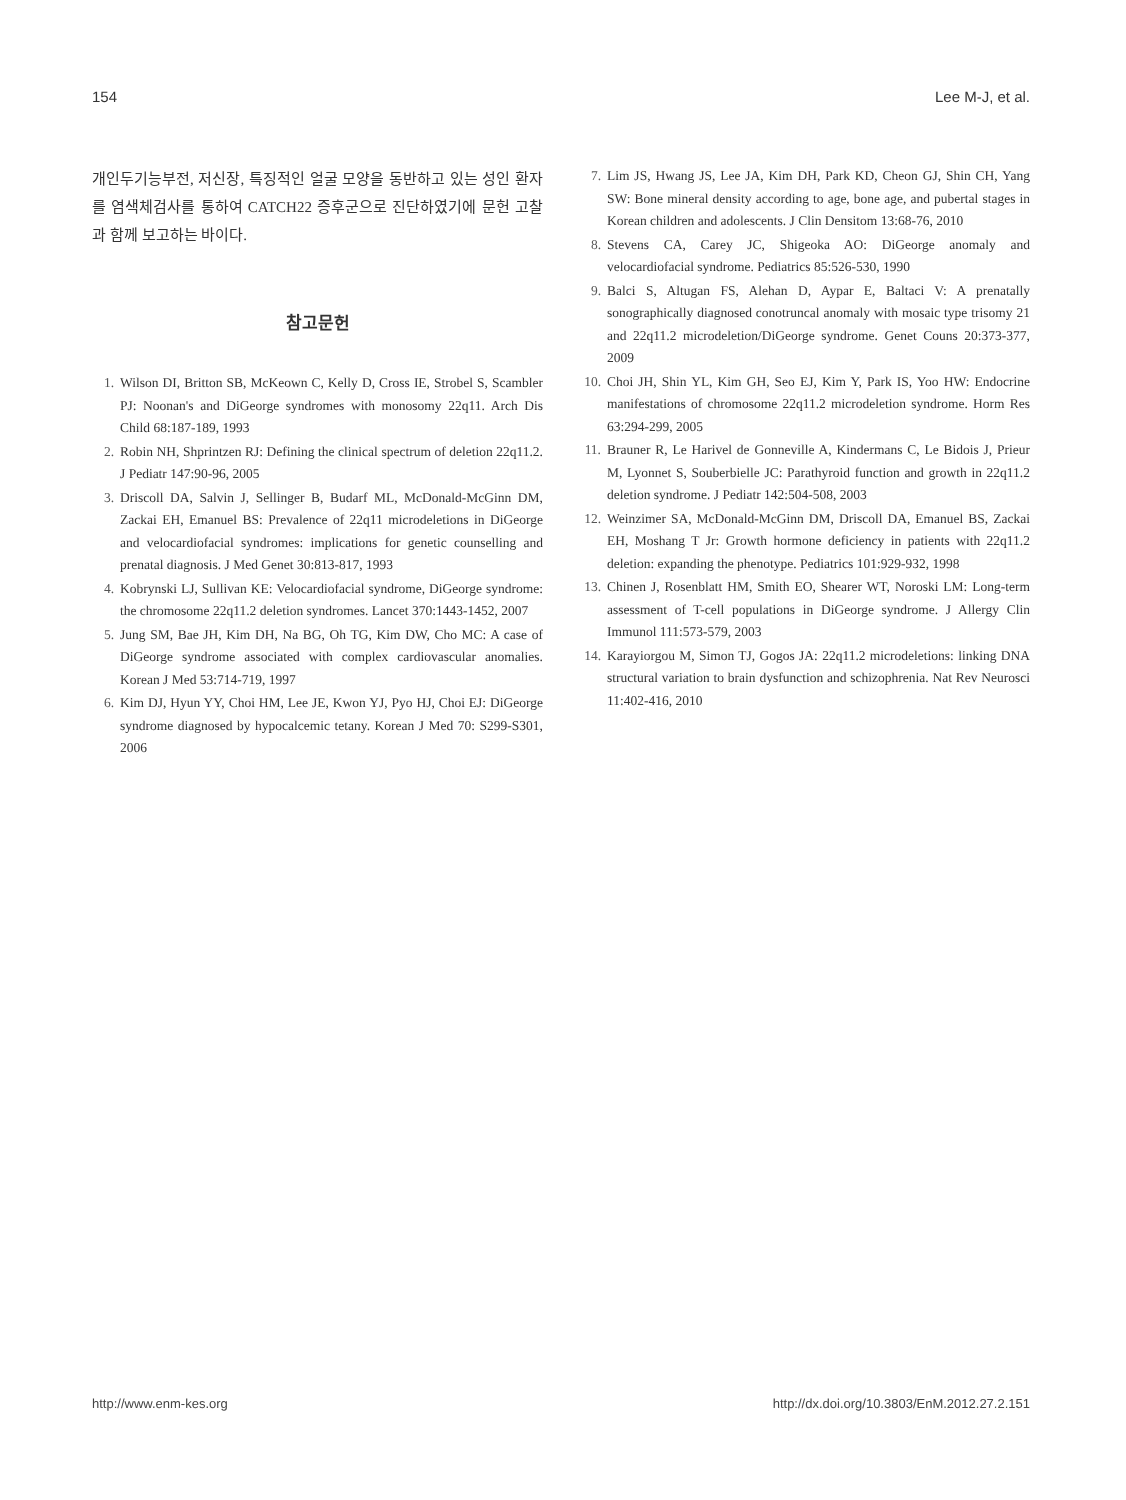154 Lee M-J, et al.
개인두기능부전, 저신장, 특징적인 얼굴 모양을 동반하고 있는 성인 환자를 염색체검사를 통하여 CATCH22 증후군으로 진단하였기에 문헌 고찰과 함께 보고하는 바이다.
참고문헌
1. Wilson DI, Britton SB, McKeown C, Kelly D, Cross IE, Strobel S, Scambler PJ: Noonan's and DiGeorge syndromes with monosomy 22q11. Arch Dis Child 68:187-189, 1993
2. Robin NH, Shprintzen RJ: Defining the clinical spectrum of deletion 22q11.2. J Pediatr 147:90-96, 2005
3. Driscoll DA, Salvin J, Sellinger B, Budarf ML, McDonald-McGinn DM, Zackai EH, Emanuel BS: Prevalence of 22q11 microdeletions in DiGeorge and velocardiofacial syndromes: implications for genetic counselling and prenatal diagnosis. J Med Genet 30:813-817, 1993
4. Kobrynski LJ, Sullivan KE: Velocardiofacial syndrome, DiGeorge syndrome: the chromosome 22q11.2 deletion syndromes. Lancet 370:1443-1452, 2007
5. Jung SM, Bae JH, Kim DH, Na BG, Oh TG, Kim DW, Cho MC: A case of DiGeorge syndrome associated with complex cardiovascular anomalies. Korean J Med 53:714-719, 1997
6. Kim DJ, Hyun YY, Choi HM, Lee JE, Kwon YJ, Pyo HJ, Choi EJ: DiGeorge syndrome diagnosed by hypocalcemic tetany. Korean J Med 70: S299-S301, 2006
7. Lim JS, Hwang JS, Lee JA, Kim DH, Park KD, Cheon GJ, Shin CH, Yang SW: Bone mineral density according to age, bone age, and pubertal stages in Korean children and adolescents. J Clin Densitom 13:68-76, 2010
8. Stevens CA, Carey JC, Shigeoka AO: DiGeorge anomaly and velocardiofacial syndrome. Pediatrics 85:526-530, 1990
9. Balci S, Altugan FS, Alehan D, Aypar E, Baltaci V: A prenatally sonographically diagnosed conotruncal anomaly with mosaic type trisomy 21 and 22q11.2 microdeletion/DiGeorge syndrome. Genet Couns 20:373-377, 2009
10. Choi JH, Shin YL, Kim GH, Seo EJ, Kim Y, Park IS, Yoo HW: Endocrine manifestations of chromosome 22q11.2 microdeletion syndrome. Horm Res 63:294-299, 2005
11. Brauner R, Le Harivel de Gonneville A, Kindermans C, Le Bidois J, Prieur M, Lyonnet S, Souberbielle JC: Parathyroid function and growth in 22q11.2 deletion syndrome. J Pediatr 142:504-508, 2003
12. Weinzimer SA, McDonald-McGinn DM, Driscoll DA, Emanuel BS, Zackai EH, Moshang T Jr: Growth hormone deficiency in patients with 22q11.2 deletion: expanding the phenotype. Pediatrics 101:929-932, 1998
13. Chinen J, Rosenblatt HM, Smith EO, Shearer WT, Noroski LM: Long-term assessment of T-cell populations in DiGeorge syndrome. J Allergy Clin Immunol 111:573-579, 2003
14. Karayiorgou M, Simon TJ, Gogos JA: 22q11.2 microdeletions: linking DNA structural variation to brain dysfunction and schizophrenia. Nat Rev Neurosci 11:402-416, 2010
http://www.enm-kes.org http://dx.doi.org/10.3803/EnM.2012.27.2.151